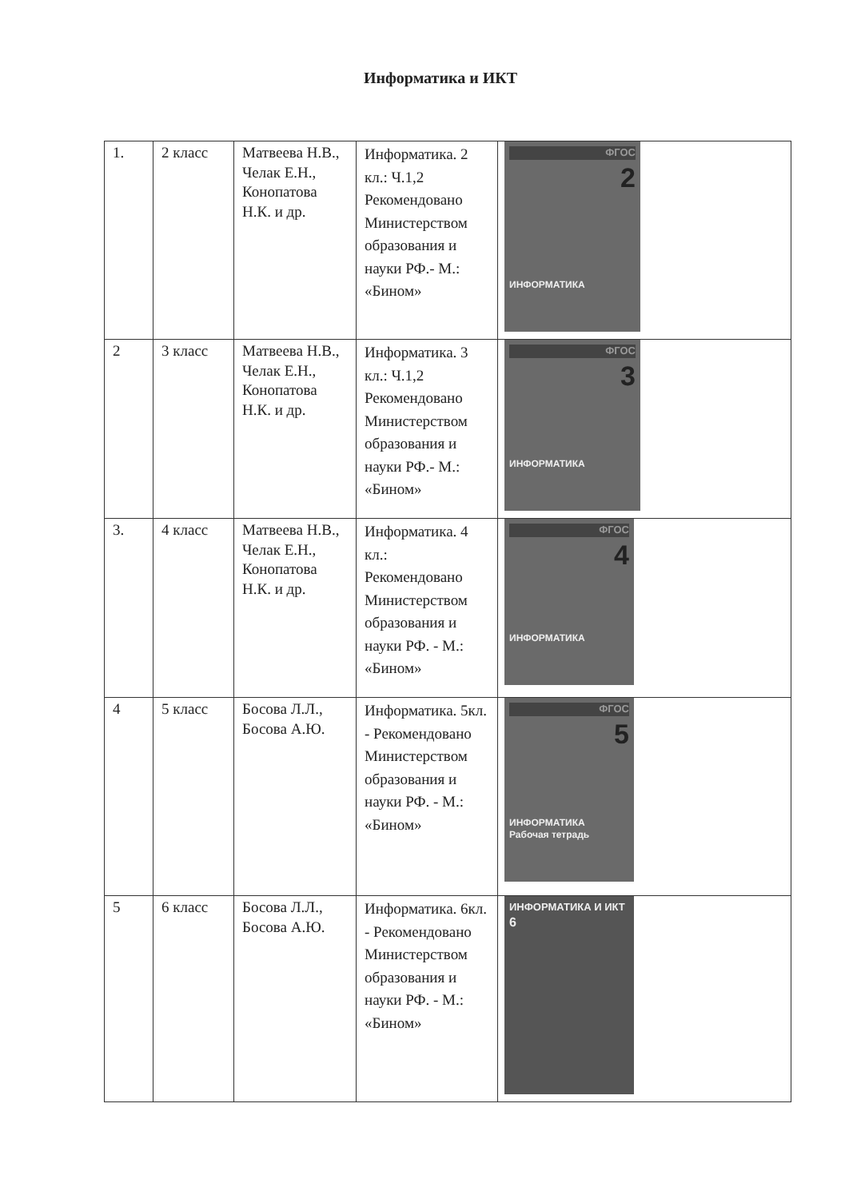Информатика и ИКТ
| 1. | 2 класс | Матвеева Н.В., Челак Е.Н., Конопатова Н.К. и др. | Информатика. 2 кл.: Ч.1,2 Рекомендовано Министерством образования и науки РФ.- М.: «Бином» | ФГОС 2 ИНФОРМАТИКА |
| 2 | 3 класс | Матвеева Н.В., Челак Е.Н., Конопатова Н.К. и др. | Информатика. 3 кл.: Ч.1,2 Рекомендовано Министерством образования и науки РФ.- М.: «Бином» | ФГОС 3 ИНФОРМАТИКА |
| 3. | 4 класс | Матвеева Н.В., Челак Е.Н., Конопатова Н.К. и др. | Информатика. 4 кл.: Рекомендовано Министерством образования и науки РФ. - М.: «Бином» | ФГОС 4 ИНФОРМАТИКА |
| 4 | 5 класс | Босова Л.Л., Босова А.Ю. | Информатика. 5кл. - Рекомендовано Министерством образования и науки РФ. - М.: «Бином» | ФГОС 5 ИНФОРМАТИКА Рабочая тетрадь |
| 5 | 6 класс | Босова Л.Л., Босова А.Ю. | Информатика. 6кл. - Рекомендовано Министерством образования и науки РФ. - М.: «Бином» | ИНФОРМАТИКА И ИКТ 6 |